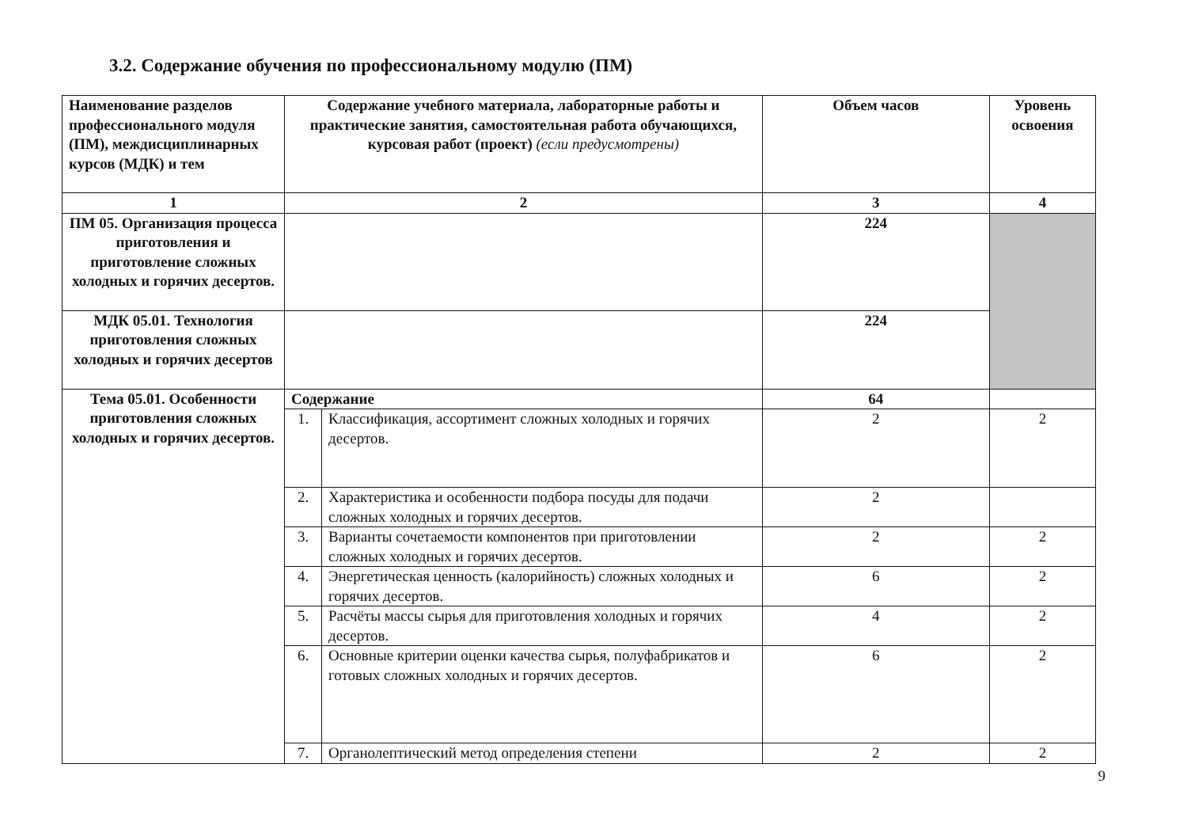3.2. Содержание обучения по профессиональному модулю (ПМ)
| Наименование разделов профессионального модуля (ПМ), междисциплинарных курсов (МДК) и тем | Содержание учебного материала, лабораторные работы и практические занятия, самостоятельная работа обучающихся, курсовая работ (проект) (если предусмотрены) | | Объем часов | Уровень освоения |
| --- | --- | --- | --- | --- |
| 1 | 2 | | 3 | 4 |
| ПМ 05. Организация процесса приготовления и приготовление сложных холодных и горячих десертов. | | | 224 | |
| МДК 05.01. Технология приготовления сложных холодных и горячих десертов | | | 224 | |
| Тема 05.01. Особенности приготовления сложных холодных и горячих десертов. | Содержание | | 64 | |
| | 1. | Классификация, ассортимент сложных холодных и горячих десертов. | 2 | 2 |
| | 2. | Характеристика и особенности подбора посуды для подачи сложных холодных и горячих десертов. | 2 | |
| | 3. | Варианты сочетаемости компонентов при приготовлении сложных холодных и горячих десертов. | 2 | 2 |
| | 4. | Энергетическая ценность (калорийность) сложных холодных и горячих десертов. | 6 | 2 |
| | 5. | Расчёты массы сырья для приготовления холодных и горячих десертов. | 4 | 2 |
| | 6. | Основные критерии оценки качества сырья, полуфабрикатов и готовых сложных холодных и горячих десертов. | 6 | 2 |
| | 7. | Органолептический метод определения степени | 2 | 2 |
9